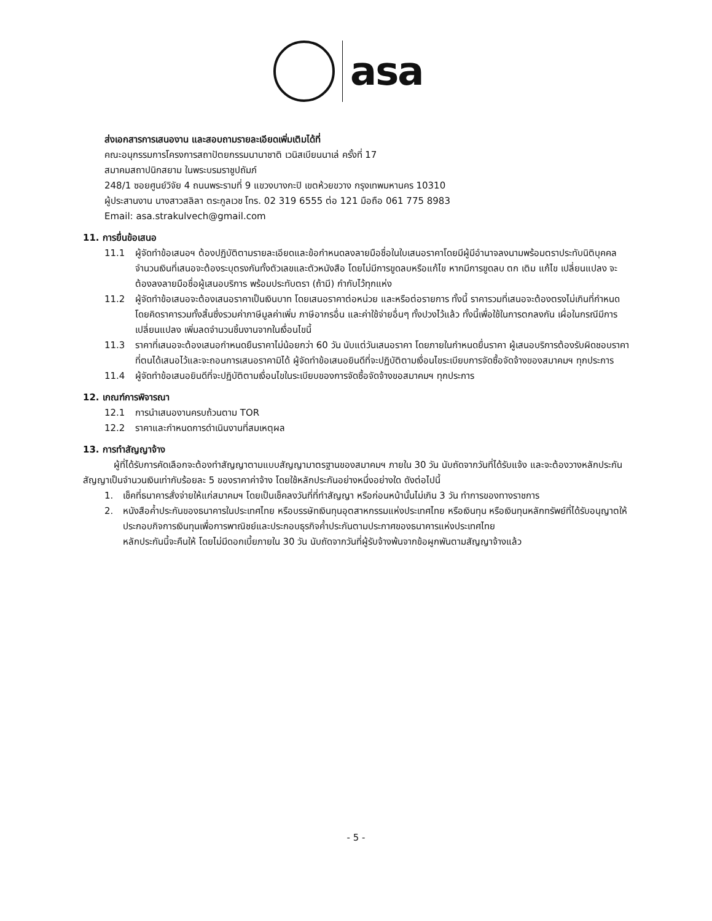asa
ส่งเอกสารการเสนองาน และสอบถามรายละเอียดเพิ่มเติมได้ที่
คณะอนุกรรมการโครงการสถาปัตยกรรมนานาชาติ เวนิสเบียนนาเล่ ครั้งที่ 17
สมาคมสถาปนิกสยาม ในพระบรมราชูปถัมภ์
248/1 ซอยศูนย์วิจัย 4 ถนนพระรามที่ 9 แขวงบางกะปิ เขตห้วยขวาง กรุงเทพมหานคร 10310
ผู้ประสานงาน นางสาวสลิลา ตระกูลเวช โทร. 02 319 6555 ต่อ 121 มือถือ 061 775 8983
Email: asa.strakulvech@gmail.com
11. การยื่นข้อเสนอ
11.1 ผู้จัดทำข้อเสนอฯ ต้องปฏิบัติตามรายละเอียดและข้อกำหนดลงลายมือชื่อในใบเสนอราคาโดยมีผู้มีอำนาจลงนามพร้อมตราประทับนิติบุคคล จำนวนเงินที่เสนอจะต้องระบุตรงกันทั้งตัวเลขและตัวหนังสือ โดยไม่มีการขูดลบหรือแก้ไข หากมีการขูดลบ ตก เติม แก้ไข เปลี่ยนแปลง จะต้องลงลายมือชื่อผู้เสนอบริการ พร้อมประทับตรา (ถ้ามี) กำกับไว้ทุกแห่ง
11.2 ผู้จัดทำข้อเสนอจะต้องเสนอราคาเป็นเงินบาท โดยเสนอราคาต่อหน่วย และหรือต่อรายการ ทั้งนี้ ราคารวมที่เสนอจะต้องตรงไม่เกินที่กำหนด โดยคิดราคารวมทั้งสิ้นซึ่งรวมค่าภาษีมูลค่าเพิ่ม ภาษีอากรอื่น และค่าใช้จ่ายอื่นๆ ทั้งปวงไว้แล้ว ทั้งนี้เพื่อใช้ในการตกลงกัน เผื่อในกรณีมีการเปลี่ยนแปลง เพิ่มลดจำนวนชิ้นงานจากในเงื่อนไขนี้
11.3 ราคาที่เสนอจะต้องเสนอกำหนดยืนราคาไม่น้อยกว่า 60 วัน นับแต่วันเสนอราคา โดยภายในกำหนดยื่นราคา ผู้เสนอบริการต้องรับผิดชอบราคาที่ตนได้เสนอไว้และจะถอนการเสนอราคามิได้ ผู้จัดทำข้อเสนอยินดีที่จะปฏิบัติตามเงื่อนไขระเบียบการจัดซื้อจัดจ้างของสมาคมฯ ทุกประการ
11.4 ผู้จัดทำข้อเสนอยินดีที่จะปฏิบัติตามเงื่อนไขในระเบียบของการจัดซื้อจัดจ้างขอสมาคมฯ ทุกประการ
12. เกณฑ์การพิจารณา
12.1 การนำเสนองานครบถ้วนตาม TOR
12.2 ราคาและกำหนดการดำเนินงานที่สมเหตุผล
13. การทำสัญญาจ้าง
ผู้ที่ได้รับการคัดเลือกจะต้องทำสัญญาตามแบบสัญญามาตรฐานของสมาคมฯ ภายใน 30 วัน นับถัดจากวันที่ได้รับแจ้ง และจะต้องวางหลักประกันสัญญาเป็นจำนวนเงินเท่ากับร้อยละ 5 ของราคาค่าจ้าง โดยใช้หลักประกันอย่างหนึ่งอย่างใด ดังต่อไปนี้
1. เช็คที่ธนาคารสั่งจ่ายให้แก่สมาคมฯ โดยเป็นเช็คลงวันที่ที่ทำสัญญา หรือก่อนหน้านั้นไม่เกิน 3 วัน ทำการของทางราชการ
2. หนังสือค้ำประกันของธนาคารในประเทศไทย หรือบรรษัทเงินทุนอุตสาหกรรมแห่งประเทศไทย หรือเงินทุน หรือเงินทุนหลักทรัพย์ที่ได้รับอนุญาตให้ประกอบกิจการเงินทุนเพื่อการพาณิชย์และประกอบธุรกิจค้ำประกันตามประกาศของธนาคารแห่งประเทศไทย
หลักประกันนี้จะคืนให้ โดยไม่มีดอกเบี้ยภายใน 30 วัน นับถัดจากวันที่ผู้รับจ้างพ้นจากข้อผูกพันตามสัญญาจ้างแล้ว
- 5 -